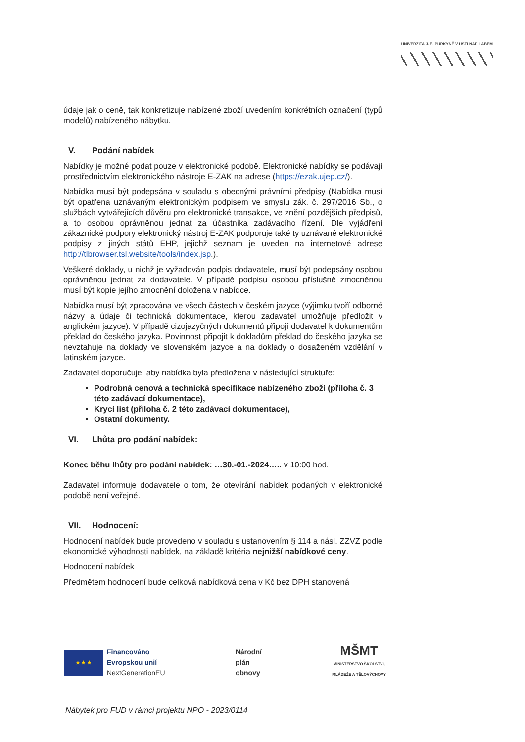UNIVERZITA J. E. PURKYNĚ V ÚSTÍ NAD LABEM
údaje jak o ceně, tak konkretizuje nabízené zboží uvedením konkrétních označení (typů modelů) nabízeného nábytku.
V. Podání nabídek
Nabídky je možné podat pouze v elektronické podobě. Elektronické nabídky se podávají prostřednictvím elektronického nástroje E-ZAK na adrese (https://ezak.ujep.cz/).
Nabídka musí být podepsána v souladu s obecnými právními předpisy (Nabídka musí být opatřena uznávaným elektronickým podpisem ve smyslu zák. č. 297/2016 Sb., o službách vytvářejících důvěru pro elektronické transakce, ve znění pozdějších předpisů, a to osobou oprávněnou jednat za účastníka zadávacího řízení. Dle vyjádření zákaznické podpory elektronický nástroj E-ZAK podporuje také ty uznávané elektronické podpisy z jiných států EHP, jejichž seznam je uveden na internetové adrese http://tlbrowser.tsl.website/tools/index.jsp.).
Veškeré doklady, u nichž je vyžadován podpis dodavatele, musí být podepsány osobou oprávněnou jednat za dodavatele. V případě podpisu osobou příslušně zmocněnou musí být kopie jejího zmocnění doložena v nabídce.
Nabídka musí být zpracována ve všech částech v českém jazyce (výjimku tvoří odborné názvy a údaje či technická dokumentace, kterou zadavatel umožňuje předložit v anglickém jazyce). V případě cizojazyčných dokumentů připojí dodavatel k dokumentům překlad do českého jazyka. Povinnost připojit k dokladům překlad do českého jazyka se nevztahuje na doklady ve slovenském jazyce a na doklady o dosaženém vzdělání v latinském jazyce.
Zadavatel doporučuje, aby nabídka byla předložena v následující struktuře:
Podrobná cenová a technická specifikace nabízeného zboží (příloha č. 3 této zadávací dokumentace),
Krycí list (příloha č. 2 této zadávací dokumentace),
Ostatní dokumenty.
VI. Lhůta pro podání nabídek:
Konec běhu lhůty pro podání nabídek: …30.-01.-2024….. v 10:00 hod.
Zadavatel informuje dodavatele o tom, že otevírání nabídek podaných v elektronické podobě není veřejné.
VII. Hodnocení:
Hodnocení nabídek bude provedeno v souladu s ustanovením § 114 a násl. ZZVZ podle ekonomické výhodnosti nabídek, na základě kritéria nejnižší nabídkové ceny.
Hodnocení nabídek
Předmětem hodnocení bude celková nabídková cena v Kč bez DPH stanovená
★ ★ ★
Financováno
Evropskou unií
NextGenerationEU
Národní
plán
obnovy
MŠMT
MINISTERSTVO ŠKOLSTVÍ,
MLÁDEŽE A TĚLOVÝCHOVY
Nábytek pro FUD v rámci projektu NPO - 2023/0114